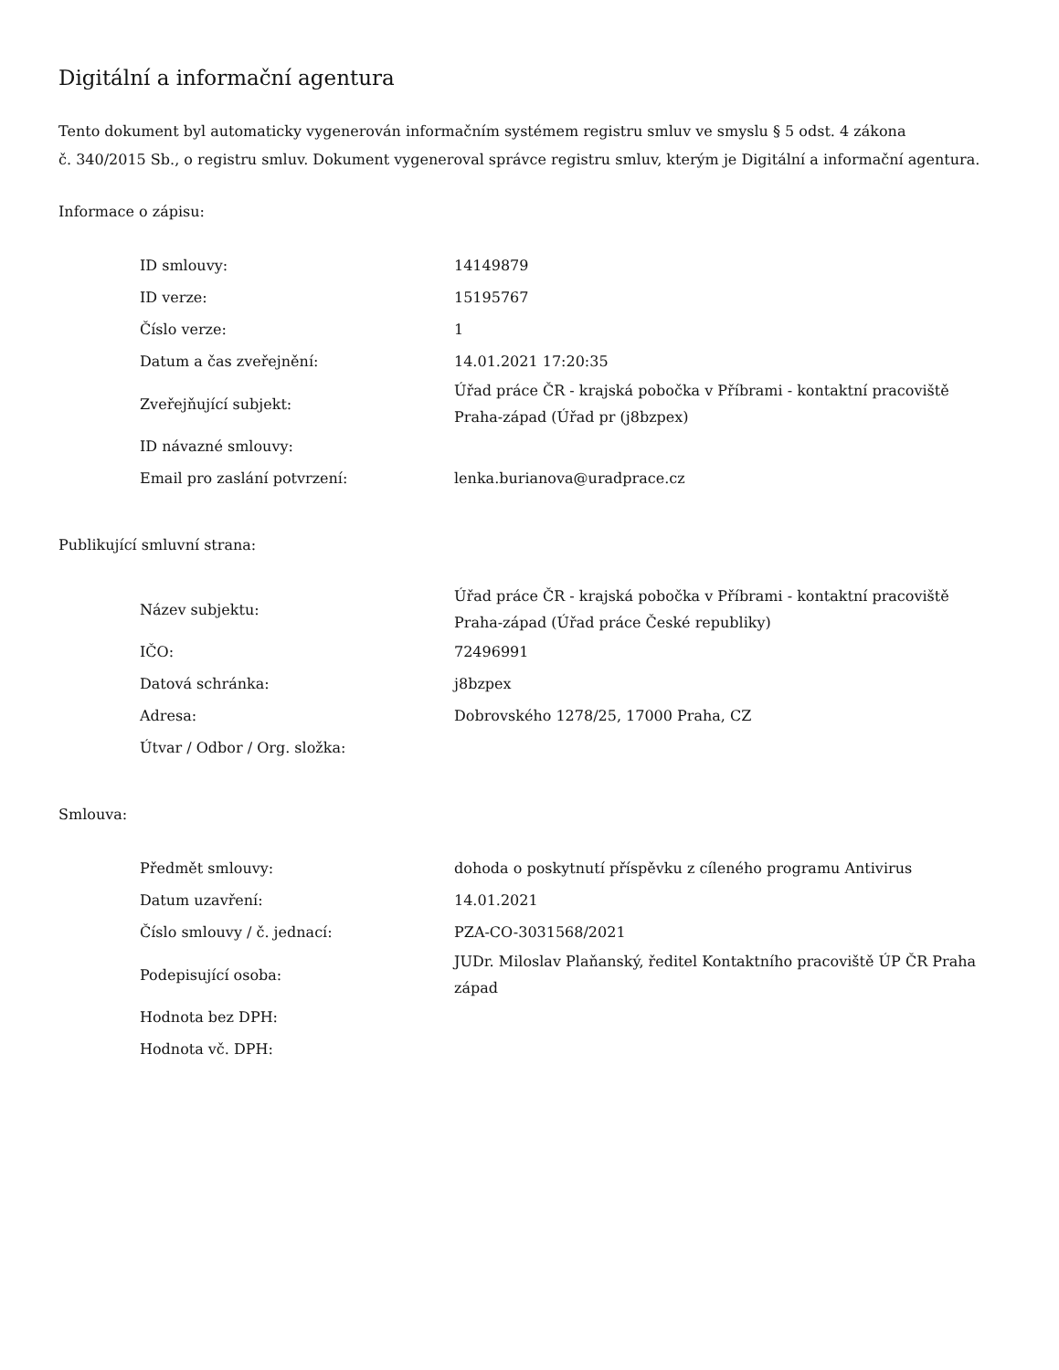Digitální a informační agentura
Tento dokument byl automaticky vygenerován informačním systémem registru smluv ve smyslu § 5 odst. 4 zákona
č. 340/2015 Sb., o registru smluv. Dokument vygeneroval správce registru smluv, kterým je Digitální a informační agentura.
Informace o zápisu:
| ID smlouvy: | 14149879 |
| ID verze: | 15195767 |
| Číslo verze: | 1 |
| Datum a čas zveřejnění: | 14.01.2021 17:20:35 |
| Zveřejňující subjekt: | Úřad práce ČR - krajská pobočka v Příbrami - kontaktní pracoviště Praha-západ (Úřad pr (j8bzpex) |
| ID návazné smlouvy: | |
| Email pro zaslání potvrzení: | lenka.burianova@uradprace.cz |
Publikující smluvní strana:
| Název subjektu: | Úřad práce ČR - krajská pobočka v Příbrami - kontaktní pracoviště Praha-západ (Úřad práce České republiky) |
| IČO: | 72496991 |
| Datová schránka: | j8bzpex |
| Adresa: | Dobrovského 1278/25, 17000 Praha, CZ |
| Útvar / Odbor / Org. složka: | |
Smlouva:
| Předmět smlouvy: | dohoda o poskytnutí příspěvku z cíleného programu Antivirus |
| Datum uzavření: | 14.01.2021 |
| Číslo smlouvy / č. jednací: | PZA-CO-3031568/2021 |
| Podepisující osoba: | JUDr. Miloslav Plaňanský, ředitel Kontaktního pracoviště ÚP ČR Praha západ |
| Hodnota bez DPH: | |
| Hodnota vč. DPH: | |